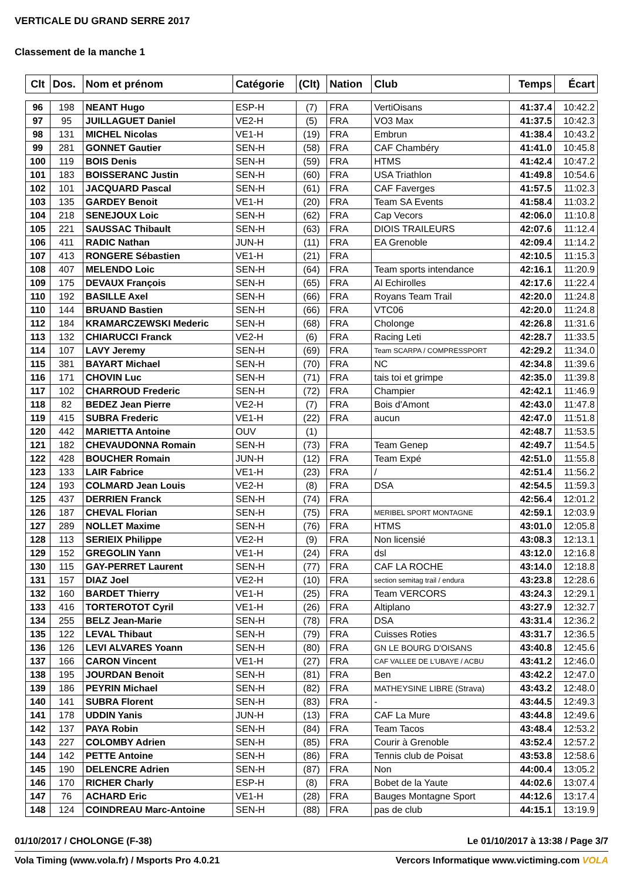VERTICALE DU GRAND SERRE 2017
Classement de la manche 1
| Clt | Dos. | Nom et prénom | Catégorie | (Clt) | Nation | Club | Temps | Écart |
| --- | --- | --- | --- | --- | --- | --- | --- | --- |
| 96 | 198 | NEANT Hugo | ESP-H | (7) | FRA | VertiOisans | 41:37.4 | 10:42.2 |
| 97 | 95 | JUILLAGUET Daniel | VE2-H | (5) | FRA | VO3 Max | 41:37.5 | 10:42.3 |
| 98 | 131 | MICHEL Nicolas | VE1-H | (19) | FRA | Embrun | 41:38.4 | 10:43.2 |
| 99 | 281 | GONNET Gautier | SEN-H | (58) | FRA | CAF Chambéry | 41:41.0 | 10:45.8 |
| 100 | 119 | BOIS Denis | SEN-H | (59) | FRA | HTMS | 41:42.4 | 10:47.2 |
| 101 | 183 | BOISSERANC Justin | SEN-H | (60) | FRA | USA Triathlon | 41:49.8 | 10:54.6 |
| 102 | 101 | JACQUARD Pascal | SEN-H | (61) | FRA | CAF Faverges | 41:57.5 | 11:02.3 |
| 103 | 135 | GARDEY Benoit | VE1-H | (20) | FRA | Team SA Events | 41:58.4 | 11:03.2 |
| 104 | 218 | SENEJOUX Loic | SEN-H | (62) | FRA | Cap Vecors | 42:06.0 | 11:10.8 |
| 105 | 221 | SAUSSAC Thibault | SEN-H | (63) | FRA | DIOIS TRAILEURS | 42:07.6 | 11:12.4 |
| 106 | 411 | RADIC Nathan | JUN-H | (11) | FRA | EA Grenoble | 42:09.4 | 11:14.2 |
| 107 | 413 | RONGERE Sébastien | VE1-H | (21) | FRA | | 42:10.5 | 11:15.3 |
| 108 | 407 | MELENDO Loic | SEN-H | (64) | FRA | Team sports intendance | 42:16.1 | 11:20.9 |
| 109 | 175 | DEVAUX François | SEN-H | (65) | FRA | Al Echirolles | 42:17.6 | 11:22.4 |
| 110 | 192 | BASILLE Axel | SEN-H | (66) | FRA | Royans Team Trail | 42:20.0 | 11:24.8 |
| 110 | 144 | BRUAND Bastien | SEN-H | (66) | FRA | VTC06 | 42:20.0 | 11:24.8 |
| 112 | 184 | KRAMARCZEWSKI Mederic | SEN-H | (68) | FRA | Cholonge | 42:26.8 | 11:31.6 |
| 113 | 132 | CHIARUCCI Franck | VE2-H | (6) | FRA | Racing Leti | 42:28.7 | 11:33.5 |
| 114 | 107 | LAVY Jeremy | SEN-H | (69) | FRA | Team SCARPA / COMPRESSPORT | 42:29.2 | 11:34.0 |
| 115 | 381 | BAYART Michael | SEN-H | (70) | FRA | NC | 42:34.8 | 11:39.6 |
| 116 | 171 | CHOVIN Luc | SEN-H | (71) | FRA | tais toi et grimpe | 42:35.0 | 11:39.8 |
| 117 | 102 | CHARROUD Frederic | SEN-H | (72) | FRA | Champier | 42:42.1 | 11:46.9 |
| 118 | 82 | BEDEZ Jean Pierre | VE2-H | (7) | FRA | Bois d'Amont | 42:43.0 | 11:47.8 |
| 119 | 415 | SUBRA Frederic | VE1-H | (22) | FRA | aucun | 42:47.0 | 11:51.8 |
| 120 | 442 | MARIETTA Antoine | OUV | (1) | | | 42:48.7 | 11:53.5 |
| 121 | 182 | CHEVAUDONNA Romain | SEN-H | (73) | FRA | Team Genep | 42:49.7 | 11:54.5 |
| 122 | 428 | BOUCHER Romain | JUN-H | (12) | FRA | Team Expé | 42:51.0 | 11:55.8 |
| 123 | 133 | LAIR Fabrice | VE1-H | (23) | FRA | / | 42:51.4 | 11:56.2 |
| 124 | 193 | COLMARD Jean Louis | VE2-H | (8) | FRA | DSA | 42:54.5 | 11:59.3 |
| 125 | 437 | DERRIEN Franck | SEN-H | (74) | FRA | | 42:56.4 | 12:01.2 |
| 126 | 187 | CHEVAL Florian | SEN-H | (75) | FRA | MERIBEL SPORT MONTAGNE | 42:59.1 | 12:03.9 |
| 127 | 289 | NOLLET Maxime | SEN-H | (76) | FRA | HTMS | 43:01.0 | 12:05.8 |
| 128 | 113 | SERIEIX Philippe | VE2-H | (9) | FRA | Non licensié | 43:08.3 | 12:13.1 |
| 129 | 152 | GREGOLIN Yann | VE1-H | (24) | FRA | dsl | 43:12.0 | 12:16.8 |
| 130 | 115 | GAY-PERRET Laurent | SEN-H | (77) | FRA | CAF LA ROCHE | 43:14.0 | 12:18.8 |
| 131 | 157 | DIAZ Joel | VE2-H | (10) | FRA | section semitag trail / endura | 43:23.8 | 12:28.6 |
| 132 | 160 | BARDET Thierry | VE1-H | (25) | FRA | Team VERCORS | 43:24.3 | 12:29.1 |
| 133 | 416 | TORTEROTOT Cyril | VE1-H | (26) | FRA | Altiplano | 43:27.9 | 12:32.7 |
| 134 | 255 | BELZ Jean-Marie | SEN-H | (78) | FRA | DSA | 43:31.4 | 12:36.2 |
| 135 | 122 | LEVAL Thibaut | SEN-H | (79) | FRA | Cuisses Roties | 43:31.7 | 12:36.5 |
| 136 | 126 | LEVI ALVARES Yoann | SEN-H | (80) | FRA | GN LE BOURG D'OISANS | 43:40.8 | 12:45.6 |
| 137 | 166 | CARON Vincent | VE1-H | (27) | FRA | CAF VALLEE DE L'UBAYE / ACBU | 43:41.2 | 12:46.0 |
| 138 | 195 | JOURDAN Benoit | SEN-H | (81) | FRA | Ben | 43:42.2 | 12:47.0 |
| 139 | 186 | PEYRIN Michael | SEN-H | (82) | FRA | MATHEYSINE LIBRE (Strava) | 43:43.2 | 12:48.0 |
| 140 | 141 | SUBRA Florent | SEN-H | (83) | FRA | - | 43:44.5 | 12:49.3 |
| 141 | 178 | UDDIN Yanis | JUN-H | (13) | FRA | CAF La Mure | 43:44.8 | 12:49.6 |
| 142 | 137 | PAYA Robin | SEN-H | (84) | FRA | Team Tacos | 43:48.4 | 12:53.2 |
| 143 | 227 | COLOMBY Adrien | SEN-H | (85) | FRA | Courir à Grenoble | 43:52.4 | 12:57.2 |
| 144 | 142 | PETTE Antoine | SEN-H | (86) | FRA | Tennis club de Poisat | 43:53.8 | 12:58.6 |
| 145 | 190 | DELENCRE Adrien | SEN-H | (87) | FRA | Non | 44:00.4 | 13:05.2 |
| 146 | 170 | RICHER Charly | ESP-H | (8) | FRA | Bobet de la Yaute | 44:02.6 | 13:07.4 |
| 147 | 76 | ACHARD Eric | VE1-H | (28) | FRA | Bauges Montagne Sport | 44:12.6 | 13:17.4 |
| 148 | 124 | COINDREAU Marc-Antoine | SEN-H | (88) | FRA | pas de club | 44:15.1 | 13:19.9 |
01/10/2017 / CHOLONGE (F-38) Le 01/10/2017 à 13:38 / Page 3/7
Vola Timing (www.vola.fr) / Msports Pro 4.0.21 Vercors Informatique www.victiming.com VOLA